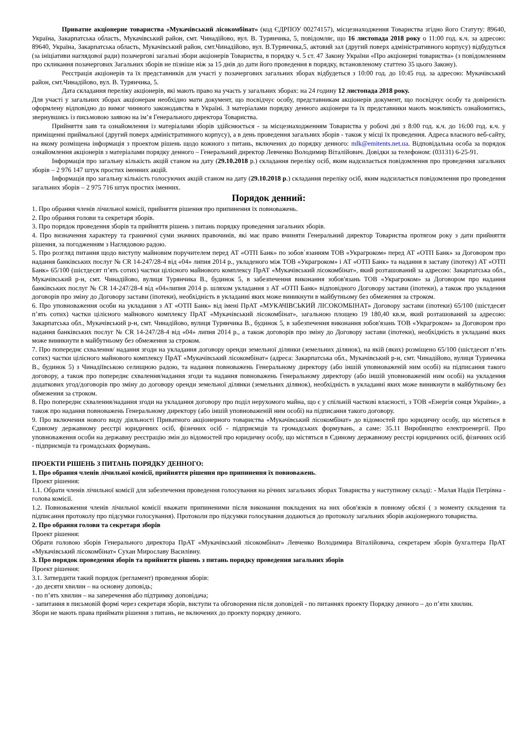Приватне акціонерне товариства «Мукачівський лісокомбінат» (код ЄДРПОУ 00274157), місцезнаходження Товариства згідно його Статуту: 89640, Україна, Закарпатська область, Мукачівський район, смт. Чинадійово, вул. В. Турянчика, 5, повідомляє, що 16 листопада 2018 року о 11:00 год. к.ч. за адресою: 89640, Україна, Закарпатська область, Мукачівський район, смт.Чинадійово, вул. В.Турянчика,5, актовий зал (другий поверх адміністративного корпусу) відбудуться (за ініціативи наглядової ради) позачергові загальні збори акціонерів Товариства, в порядку ч. 5 ст. 47 Закону України «Про акціонерні товариства» (з повідомленням про скликання позачергових Загальних зборів не пізніше ніж за 15 днів до дати його проведення в порядку, встановленому статтею 35 цього Закону).
Реєстрація акціонерів та їх представників для участі у позачергових загальних зборах відбудеться з 10:00 год. до 10:45 год. за адресою: Мукачівський район, смт.Чинадійово, вул. В. Турянчика, 5.
Дата складання переліку акціонерів, які мають право на участь у загальних зборах: на 24 годину 12 листопада 2018 року.
Для участі у загальних зборах акціонерам необхідно мати документ, що посвідчує особу, представникам акціонерів документ, що посвідчує особу та довіреність оформлену відповідно до вимог чинного законодавства в Україні. З матеріалами порядку денного акціонери та їх представники мають можливість ознайомитись, звернувшись із письмовою заявою на ім’я Генерального директора Товариства.
Прийняття заяв та ознайомлення із матеріалами зборів здійснюється - за місцезнаходженням Товариства у робочі дні з 8:00 год. к.ч. до 16:00 год. к.ч. у приміщенні приймальної (другий поверх адміністративного корпусу), а в день проведення загальних зборів - також у місці їх проведення. Адреса власного веб-сайту, на якому розміщена інформація з проектом рішень щодо кожного з питань, включених до порядку денного: mlk@emitents.net.ua. Відповідальна особа за порядок ознайомлення акціонерів з матеріалами порядку денного – Генеральний директор Левченко Володимир Віталійович. Довідки за телефоном: (03131) 6-25-91.
Інформація про загальну кількість акцій станом на дату (29.10.2018 р.) складання переліку осіб, яким надсилається повідомлення про проведення загальних зборів – 2 976 147 штук простих іменних акцій.
Інформація про загальну кількість голосуючих акцій станом на дату (29.10.2018 р.) складання переліку осіб, яким надсилається повідомлення про проведення загальних зборів – 2 975 716 штук простих іменних.
Порядок денний:
1. Про обрання членів лічильної комісії, прийняття рішення про припинення їх повноважень.
2. Про обрання голови та секретаря зборів.
3. Про порядок проведення зборів та прийняття рішень з питань порядку проведення загальних зборів.
4. Про визначення характеру та граничної суми значних правочинів, які має право вчиняти Генеральний директор Товариства протягом року з дати прийняття рішення, за погодженням з Наглядовою радою.
5. Про розгляд питання щодо виступу майновим поручителем перед АТ «ОТП Банк» по зобов`язанням ТОВ «Украгроком» перед АТ «ОТП Банк» за Договором про надання банківських послуг № CR 14-247/28-4 від «04» липня 2014 р., укладеного між ТОВ «Украгроком» і АТ «ОТП Банк» та надання в заставу (іпотеку) АТ «ОТП Банк» 65/100 (шістдесят п’ять сотих) частки цілісного майнового комплексу ПрАТ «Мукачівський лісокомбінат», який розташований за адресою: Закарпатська обл., Мукачівський р-н, смт. Чинадійово, вулиця Турянчика В., будинок 5, в забезпечення виконання зобов'язань ТОВ «Украгроком» за Договором про надання банківських послуг № CR 14-247/28-4 від «04»липня 2014 р. шляхом укладання з АТ «ОТП Банк» відповідного Договору застави (іпотеки), а також про укладення договорів про зміну до Договору застави (іпотеки), необхідність в укладанні яких може виникнути в майбутньому без обмеження за строком.
6. Про уповноваження особи на укладання з АТ «ОТП Банк» від імені ПрАТ «МУКАЧІВСЬКИЙ ЛІСОКОМБІНАТ» Договору застави (іпотеки) 65/100 (шістдесят п’ять сотих) частки цілісного майнового комплексу ПрАТ «Мукачівський лісокомбінат», загальною площею 19 180,40 кв.м, який розташований за адресою: Закарпатська обл., Мукачівський р-н, смт. Чинадійово, вулиця Турянчика В., будинок 5, в забезпечення виконання зобов'язань ТОВ «Украгроком» за Договором про надання банківських послуг № CR 14-247/28-4 від «04» липня 2014 р., а також договорів про зміну до Договору застави (іпотеки), необхідність в укладанні яких може виникнути в майбутньому без обмеження за строком.
7. Про попереднє схвалення/ надання згоди на укладання договору оренди земельної ділянки (земельних ділянок), на якій (яких) розміщено 65/100 (шістдесят п’ять сотих) частки цілісного майнового комплексу ПрАТ «Мукачівський лісокомбінат» (адреса: Закарпатська обл., Мукачівський р-н, смт. Чинадійово, вулиця Турянчика В., будинок 5) з Чинадіївською селищною радою, та надання повноважень Генеральному директору (або іншій уповноваженій ним особі) на підписання такого договору, а також про попереднє схвалення/надання згоди та надання повноважень Генеральному директору (або іншій уповноваженій ним особі) на укладення додаткових угод/договорів про зміну до договору оренди земельної ділянки (земельних ділянок), необхідність в укладанні яких може виникнути в майбутньому без обмеження за строком.
8. Про попереднє схвалення/надання згоди на укладання договору про поділ нерухомого майна, що є у спільній часткові власності, з ТОВ «Енергія сонця України», а також про надання повноважень Генеральному директору (або іншій уповноваженій ним особі) на підписання такого договору.
9. Про включення нового виду діяльності Приватного акціонерного товариства «Мукачівський лісокомбінат» до відомостей про юридичну особу, що містяться в Єдиному державному реєстрі юридичних осіб, фізичних осіб - підприємців та громадських формувань, а саме: 35.11 Виробництво електроенергії. Про уповноваження особи на державну реєстрацію змін до відомостей про юридичну особу, що містяться в Єдиному державному реєстрі юридичних осіб, фізичних осіб - підприємців та громадських формувань.
ПРОЕКТИ РІШЕНЬ З ПИТАНЬ ПОРЯДКУ ДЕННОГО:
1. Про обрання членів лічильної комісії, прийняття рішення про припинення їх повноважень.
Проект рішення:
1.1. Обрати членів лічильної комісії для забезпечення проведення голосування на річних загальних зборах Товариства у наступному складі: - Малая Надія Петрівна - голова комісії.
1.2. Повноваження членів лічильної комісії вважати припиненими після виконання покладених на них обов'язків в повному обсязі ( з моменту складення та підписання протоколу про підсумки голосування). Протоколи про підсумки голосування додаються до протоколу загальних зборів акціонерного товариства.
2. Про обрання голови та секретаря зборів
Проект рішення:
Обрати головою зборів Генерального директора ПрАТ «Мукачівський лісокомбінат» Левченко Володимира Віталійовича, секретарем зборів бухгалтера ПрАТ «Мукачівський лісокомбінат» Сухан Мирославу Василівну.
3. Про порядок проведення зборів та прийняття рішень з питань порядку проведення загальних зборів
Проект рішення:
3.1. Затвердити такий порядок (регламент) проведення зборів:
- до десяти хвилин – на основну доповідь;
- по п’ять хвилин – на заперечення або підтримку доповідача;
- запитання в письмовій формі через секретаря зборів, виступи та обговорення після доповідей - по питаннях проекту Порядку денного – до п’яти хвилин.
Збори не мають права приймати рішення з питань, не включених до проекту порядку денного.